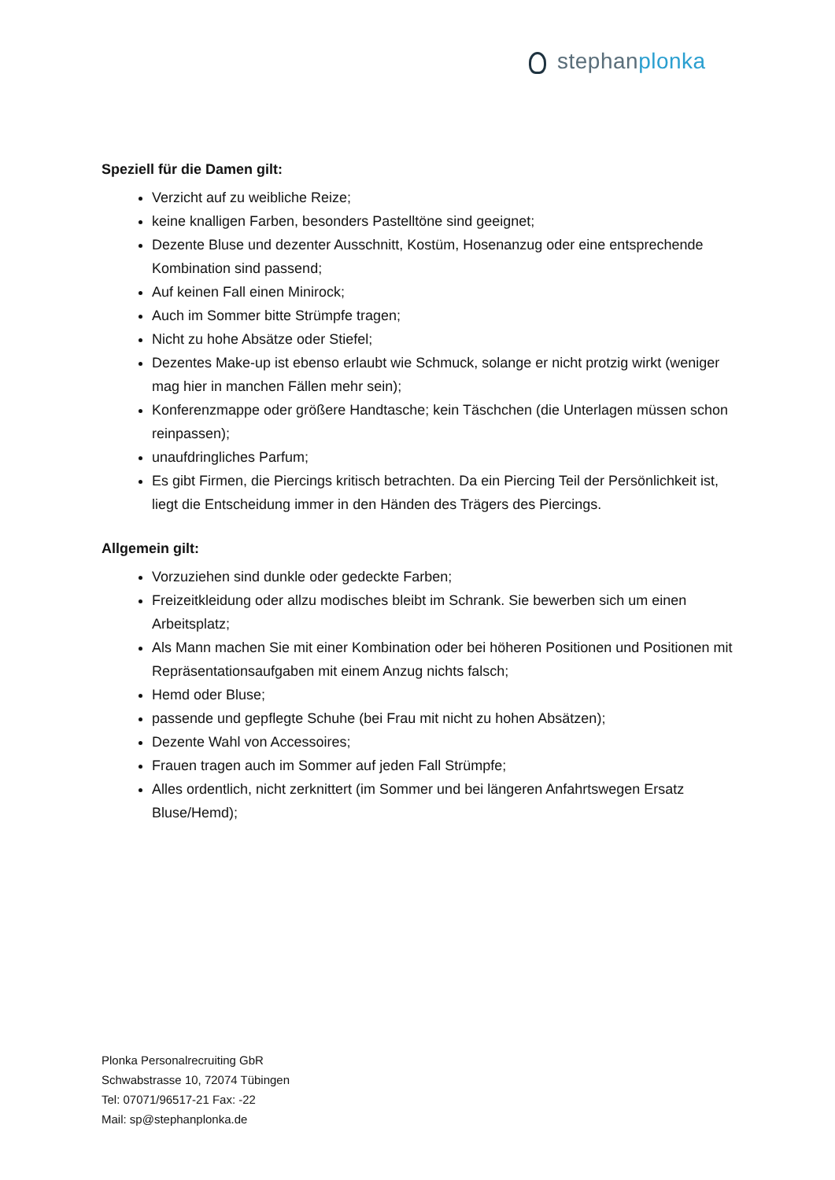stephanplonka
Speziell für die Damen gilt:
Verzicht auf zu weibliche Reize;
keine knalligen Farben, besonders Pastelltöne sind geeignet;
Dezente Bluse und dezenter Ausschnitt, Kostüm, Hosenanzug oder eine entsprechende Kombination sind passend;
Auf keinen Fall einen Minirock;
Auch im Sommer bitte Strümpfe tragen;
Nicht zu hohe Absätze oder Stiefel;
Dezentes Make-up ist ebenso erlaubt wie Schmuck, solange er nicht protzig wirkt (weniger mag hier in manchen Fällen mehr sein);
Konferenzmappe oder größere Handtasche; kein Täschchen (die Unterlagen müssen schon reinpassen);
unaufdringliches Parfum;
Es gibt Firmen, die Piercings kritisch betrachten. Da ein Piercing Teil der Persönlichkeit ist, liegt die Entscheidung immer in den Händen des Trägers des Piercings.
Allgemein gilt:
Vorzuziehen sind dunkle oder gedeckte Farben;
Freizeitkleidung oder allzu modisches bleibt im Schrank. Sie bewerben sich um einen Arbeitsplatz;
Als Mann machen Sie mit einer Kombination oder bei höheren Positionen und Positionen mit Repräsentationsaufgaben mit einem Anzug nichts falsch;
Hemd oder Bluse;
passende und gepflegte Schuhe (bei Frau mit nicht zu hohen Absätzen);
Dezente Wahl von Accessoires;
Frauen tragen auch im Sommer auf jeden Fall Strümpfe;
Alles ordentlich, nicht zerknittert (im Sommer und bei längeren Anfahrtswegen Ersatz Bluse/Hemd);
Plonka Personalrecruiting GbR
Schwabstrasse 10, 72074 Tübingen
Tel: 07071/96517-21 Fax: -22
Mail: sp@stephanplonka.de